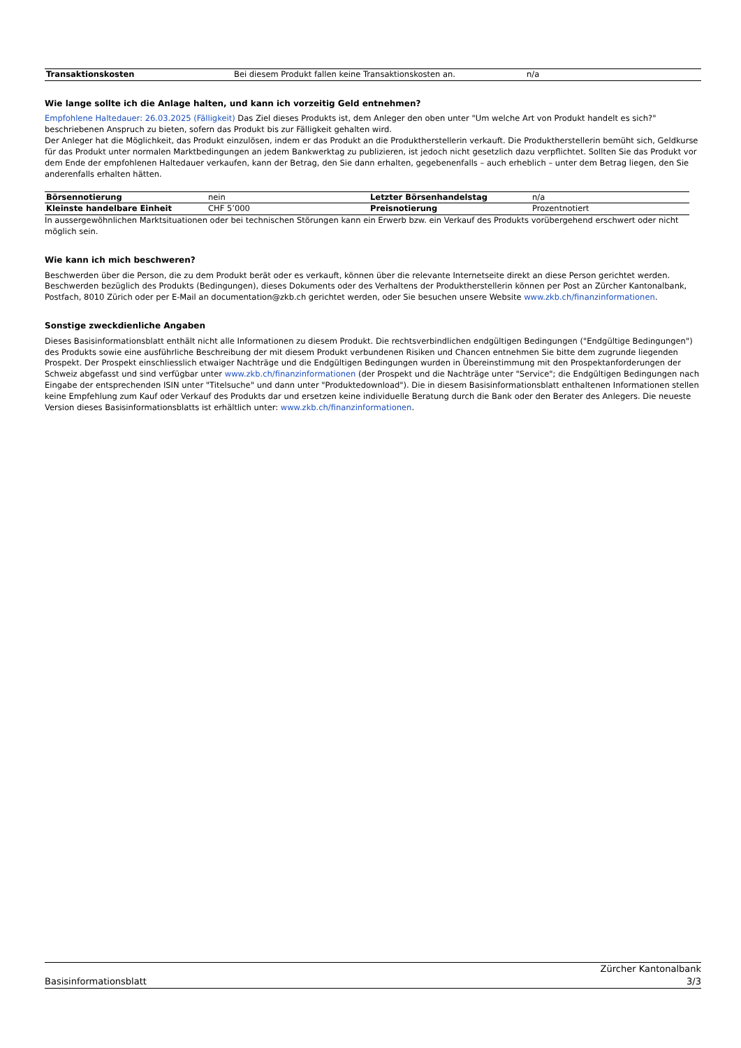| Transaktionskosten | Bei diesem Produkt fallen keine Transaktionskosten an. | n/a |
Wie lange sollte ich die Anlage halten, und kann ich vorzeitig Geld entnehmen?
Empfohlene Haltedauer: 26.03.2025 (Fälligkeit) Das Ziel dieses Produkts ist, dem Anleger den oben unter "Um welche Art von Produkt handelt es sich?" beschriebenen Anspruch zu bieten, sofern das Produkt bis zur Fälligkeit gehalten wird.
Der Anleger hat die Möglichkeit, das Produkt einzulösen, indem er das Produkt an die Produktherstellerin verkauft. Die Produktherstellerin bemüht sich, Geldkurse für das Produkt unter normalen Marktbedingungen an jedem Bankwerktag zu publizieren, ist jedoch nicht gesetzlich dazu verpflichtet. Sollten Sie das Produkt vor dem Ende der empfohlenen Haltedauer verkaufen, kann der Betrag, den Sie dann erhalten, gegebenenfalls – auch erheblich – unter dem Betrag liegen, den Sie anderenfalls erhalten hätten.
| Börsennotierung | nein | Letzter Börsenhandelstag | n/a |
| Kleinste handelbare Einheit | CHF 5’000 | Preisnotierung | Prozentnotiert |
In aussergewöhnlichen Marktsituationen oder bei technischen Störungen kann ein Erwerb bzw. ein Verkauf des Produkts vorübergehend erschwert oder nicht möglich sein.
Wie kann ich mich beschweren?
Beschwerden über die Person, die zu dem Produkt berät oder es verkauft, können über die relevante Internetseite direkt an diese Person gerichtet werden. Beschwerden bezüglich des Produkts (Bedingungen), dieses Dokuments oder des Verhaltens der Produktherstellerin können per Post an Zürcher Kantonalbank, Postfach, 8010 Zürich oder per E-Mail an documentation@zkb.ch gerichtet werden, oder Sie besuchen unsere Website www.zkb.ch/finanzinformationen.
Sonstige zweckdienliche Angaben
Dieses Basisinformationsblatt enthält nicht alle Informationen zu diesem Produkt. Die rechtsverbindlichen endgültigen Bedingungen ("Endgültige Bedingungen") des Produkts sowie eine ausführliche Beschreibung der mit diesem Produkt verbundenen Risiken und Chancen entnehmen Sie bitte dem zugrunde liegenden Prospekt. Der Prospekt einschliesslich etwaiger Nachträge und die Endgültigen Bedingungen wurden in Übereinstimmung mit den Prospektanforderungen der Schweiz abgefasst und sind verfügbar unter www.zkb.ch/finanzinformationen (der Prospekt und die Nachträge unter "Service"; die Endgültigen Bedingungen nach Eingabe der entsprechenden ISIN unter "Titelsuche" und dann unter "Produktedownload"). Die in diesem Basisinformationsblatt enthaltenen Informationen stellen keine Empfehlung zum Kauf oder Verkauf des Produkts dar und ersetzen keine individuelle Beratung durch die Bank oder den Berater des Anlegers. Die neueste Version dieses Basisinformationsblatts ist erhältlich unter: www.zkb.ch/finanzinformationen.
Basisinformationsblatt
Zürcher Kantonalbank
3/3